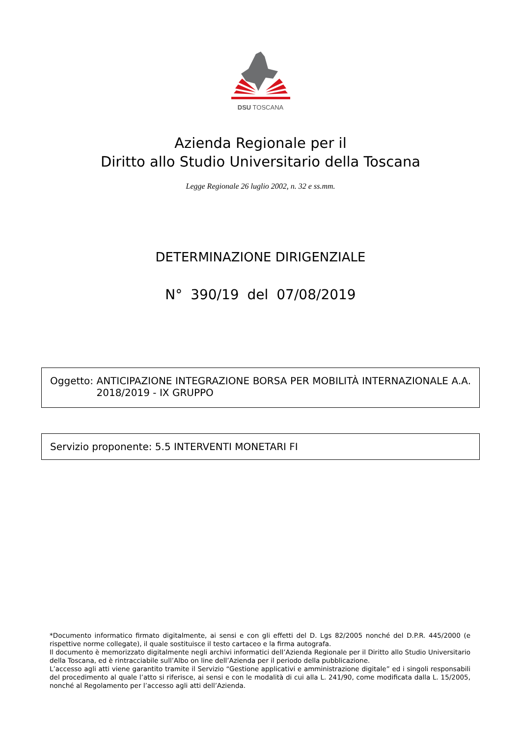DSU TOSCANA
Azienda Regionale per il
Diritto allo Studio Universitario della Toscana
Legge Regionale 26 luglio 2002, n. 32 e ss.mm.
DETERMINAZIONE DIRIGENZIALE
N° 390/19 del 07/08/2019
Oggetto: ANTICIPAZIONE INTEGRAZIONE BORSA PER MOBILITÀ INTERNAZIONALE A.A. 2018/2019 - IX GRUPPO
Servizio proponente: 5.5 INTERVENTI MONETARI FI
*Documento informatico firmato digitalmente, ai sensi e con gli effetti del D. Lgs 82/2005 nonché del D.P.R. 445/2000 (e rispettive norme collegate), il quale sostituisce il testo cartaceo e la firma autografa.
Il documento è memorizzato digitalmente negli archivi informatici dell’Azienda Regionale per il Diritto allo Studio Universitario della Toscana, ed è rintracciabile sull’Albo on line dell’Azienda per il periodo della pubblicazione.
L’accesso agli atti viene garantito tramite il Servizio “Gestione applicativi e amministrazione digitale” ed i singoli responsabili del procedimento al quale l’atto si riferisce, ai sensi e con le modalità di cui alla L. 241/90, come modificata dalla L. 15/2005, nonché al Regolamento per l’accesso agli atti dell’Azienda.